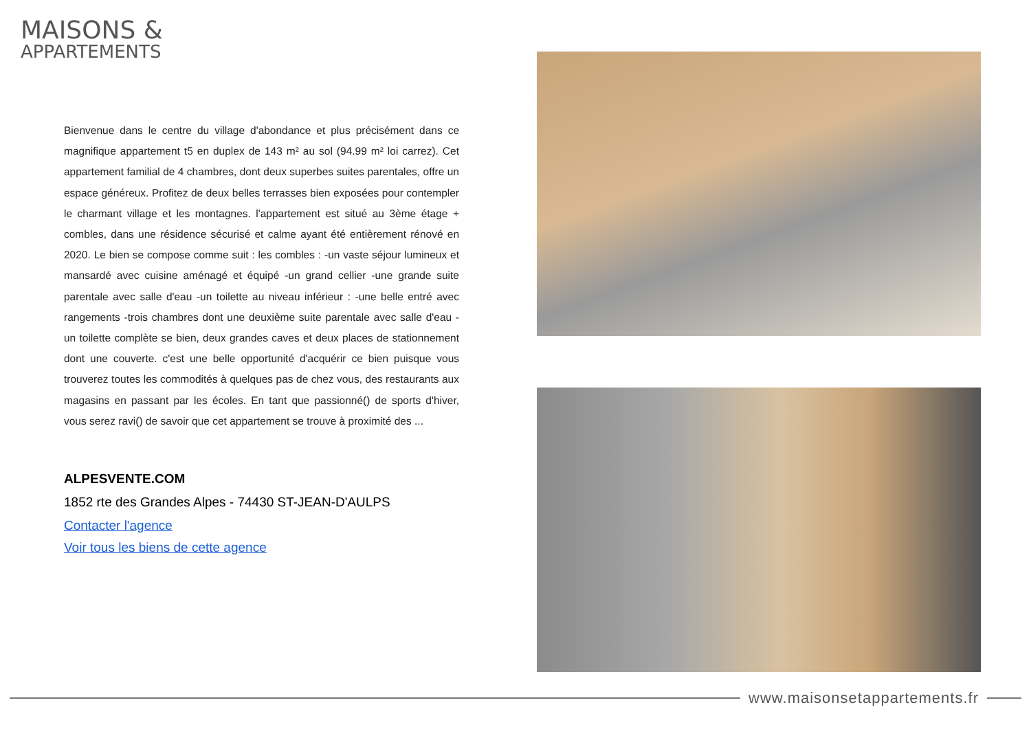MAISONS &
APPARTEMENTS
Bienvenue dans le centre du village d'abondance et plus précisément dans ce magnifique appartement t5 en duplex de 143 m² au sol (94.99 m² loi carrez). Cet appartement familial de 4 chambres, dont deux superbes suites parentales, offre un espace généreux. Profitez de deux belles terrasses bien exposées pour contempler le charmant village et les montagnes. l'appartement est situé au 3ème étage + combles, dans une résidence sécurisé et calme ayant été entièrement rénové en 2020. Le bien se compose comme suit : les combles : -un vaste séjour lumineux et mansardé avec cuisine aménagé et équipé -un grand cellier -une grande suite parentale avec salle d'eau -un toilette au niveau inférieur : -une belle entré avec rangements -trois chambres dont une deuxième suite parentale avec salle d'eau -un toilette complète se bien, deux grandes caves et deux places de stationnement dont une couverte. c'est une belle opportunité d'acquérir ce bien puisque vous trouverez toutes les commodités à quelques pas de chez vous, des restaurants aux magasins en passant par les écoles. En tant que passionné() de sports d'hiver, vous serez ravi() de savoir que cet appartement se trouve à proximité des ...
ALPESVENTE.COM
1852 rte des Grandes Alpes - 74430 ST-JEAN-D'AULPS
Contacter l'agence
Voir tous les biens de cette agence
www.maisonsetappartements.fr